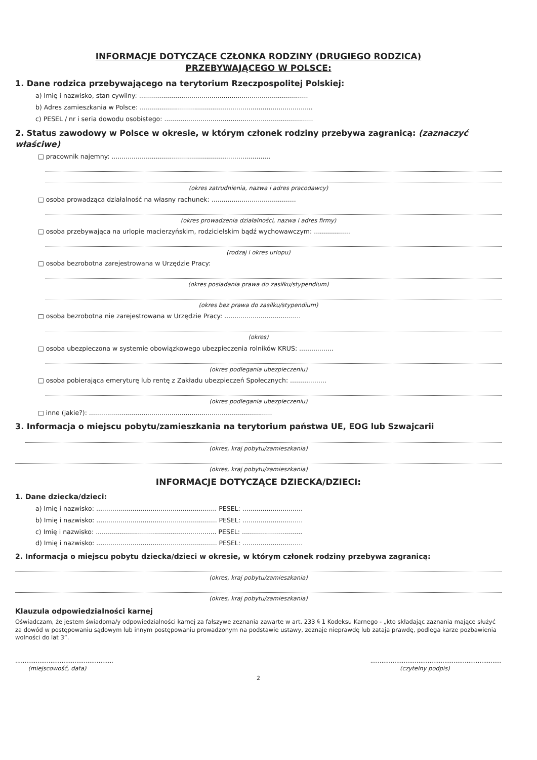INFORMACJE DOTYCZĄCE CZŁONKA RODZINY (DRUGIEGO RODZICA)
PRZEBYWAJĄCEGO W POLSCE:
1. Dane rodzica przebywającego na terytorium Rzeczpospolitej Polskiej:
a) Imię i nazwisko, stan cywilny: ....................................................................................
b) Adres zamieszkania w Polsce: ......................................................................................
c) PESEL / nr i seria dowodu osobistego: ..........................................................................
2. Status zawodowy w Polsce w okresie, w którym członek rodziny przebywa zagranicą: (zaznaczyć właściwe)
□ pracownik najemny: ...............................................................................
(okres zatrudnienia, nazwa i adres pracodawcy)
□ osoba prowadząca działalność na własny rachunek: ..........................................
(okres prowadzenia działalności, nazwa i adres firmy)
□ osoba przebywająca na urlopie macierzyńskim, rodzicielskim bądź wychowawczym: ..................
(rodzaj i okres urlopu)
□ osoba bezrobotna zarejestrowana w Urzędzie Pracy:
(okres posiadania prawa do zasiłku/stypendium)
(okres bez prawa do zasiłku/stypendium)
□ osoba bezrobotna nie zarejestrowana w Urzędzie Pracy: ......................................
(okres)
□ osoba ubezpieczona w systemie obowiązkowego ubezpieczenia rolników KRUS: .................
(okres podlegania ubezpieczeniu)
□ osoba pobierająca emeryturę lub rentę z Zakładu ubezpieczeń Społecznych: ..................
(okres podlegania ubezpieczeniu)
□ inne (jakie?): ...........................................................................................
3. Informacja o miejscu pobytu/zamieszkania na terytorium państwa UE, EOG lub Szwajcarii
(okres, kraj pobytu/zamieszkania)
(okres, kraj pobytu/zamieszkania)
INFORMACJE DOTYCZĄCE DZIECKA/DZIECI:
1. Dane dziecka/dzieci:
a) Imię i nazwisko: ............................................................ PESEL: ..............................
b) Imię i nazwisko: ............................................................ PESEL: ..............................
c) Imię i nazwisko: ............................................................ PESEL: ..............................
d) Imię i nazwisko: ............................................................ PESEL: ..............................
2. Informacja o miejscu pobytu dziecka/dzieci w okresie, w którym członek rodziny przebywa zagranicą:
(okres, kraj pobytu/zamieszkania)
(okres, kraj pobytu/zamieszkania)
Klauzula odpowiedzialności karnej
Oświadczam, że jestem świadoma/y odpowiedzialności karnej za fałszywe zeznania zawarte w art. 233 § 1 Kodeksu Karnego - „kto składając zaznania mające służyć za dowód w postępowaniu sądowym lub innym postępowaniu prowadzonym na podstawie ustawy, zeznaje nieprawdę lub zataja prawdę, podlega karze pozbawienia wolności do lat 3”.
.....................................................
(miejscowość, data)
.......................................................................
(czytelny podpis)
2